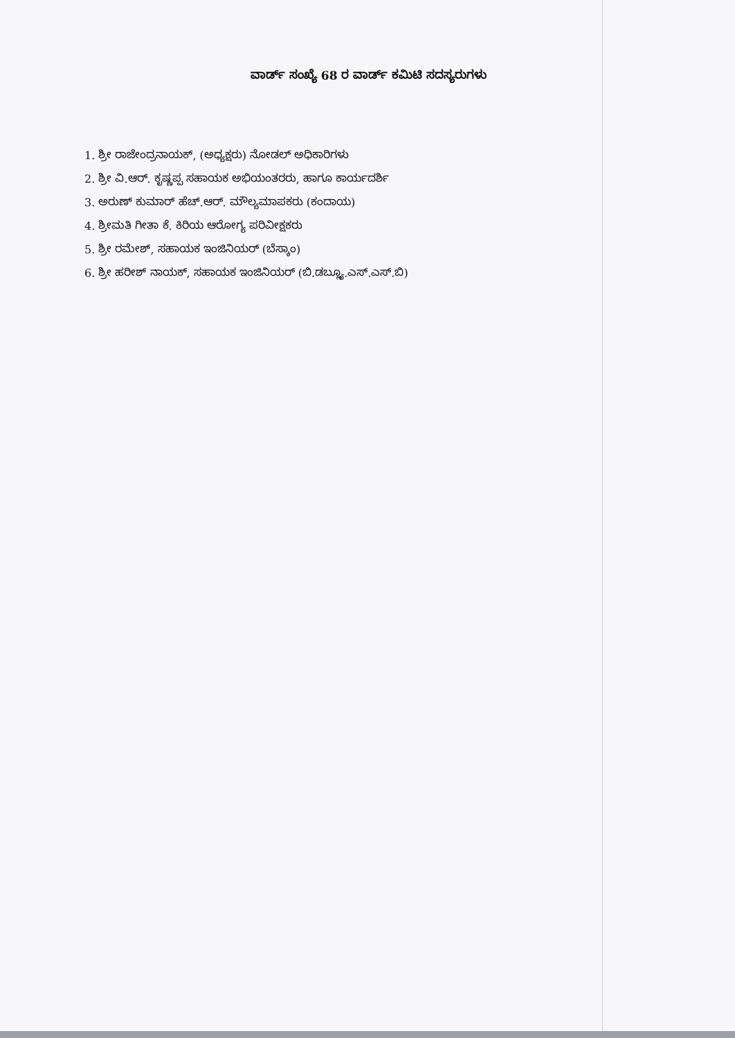ವಾರ್ಡ್ ಸಂಖ್ಯೆ 68 ರ ವಾರ್ಡ್ ಕಮಿಟಿ ಸದಸ್ಯರುಗಳು
1. ಶ್ರೀ ರಾಜೇಂದ್ರನಾಯಕ್, (ಅಧ್ಯಕ್ಷರು) ನೋಡಲ್ ಅಧಿಕಾರಿಗಳು
2. ಶ್ರೀ ವಿ.ಆರ್. ಕೃಷ್ಣಪ್ಪ ಸಹಾಯಕ ಅಭಿಯಂತರರು, ಹಾಗೂ ಕಾರ್ಯದರ್ಶಿ
3. ಅರುಣ್ ಕುಮಾರ್ ಹೆಚ್.ಆರ್. ಮೌಲ್ಯಮಾಪಕರು (ಕಂದಾಯ)
4. ಶ್ರೀಮತಿ ಗೀತಾ ಕೆ. ಕಿರಿಯ ಆರೋಗ್ಯ ಪರಿವೀಕ್ಷಕರು
5. ಶ್ರೀ ರಮೇಶ್, ಸಹಾಯಕ ಇಂಜಿನಿಯರ್ (ಬೆಸ್ಕಾಂ)
6. ಶ್ರೀ ಹರೀಶ್ ನಾಯಕ್, ಸಹಾಯಕ ಇಂಜಿನಿಯರ್ (ಬಿ.ಡಬ್ಲ್ಯೂ.ಎಸ್.ಎಸ್.ಬಿ)